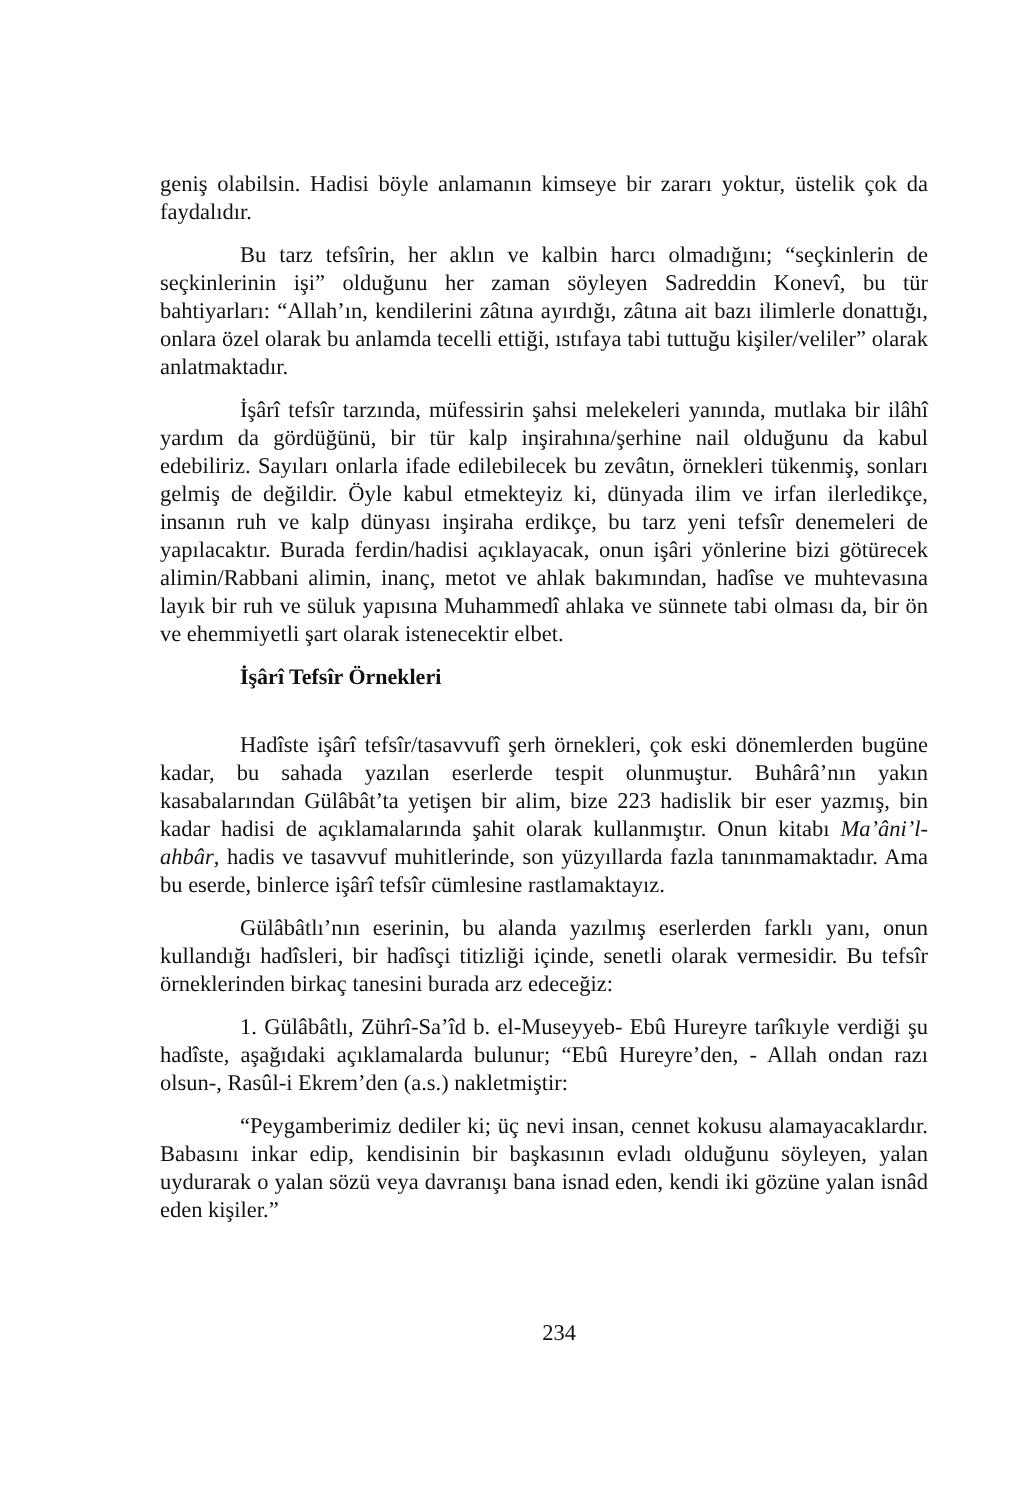geniş olabilsin. Hadisi böyle anlamanın kimseye bir zararı yoktur, üstelik çok da faydalıdır.
Bu tarz tefsîrin, her aklın ve kalbin harcı olmadığını; “seçkinlerin de seçkinlerinin işi” olduğunu her zaman söyleyen Sadreddin Konevî, bu tür bahtiyarları: “Allah’ın, kendilerini zâtına ayırdığı, zâtına ait bazı ilimlerle donattığı, onlara özel olarak bu anlamda tecelli ettiği, ıstıfaya tabi tuttuğu kişiler/veliler” olarak anlatmaktadır.
İşârî tefsîr tarzında, müfessirin şahsi melekeleri yanında, mutlaka bir ilâhî yardım da gördüğünü, bir tür kalp inşirahına/şerhine nail olduğunu da kabul edebiliriz. Sayıları onlarla ifade edilebilecek bu zevâtın, örnekleri tükenmiş, sonları gelmiş de değildir. Öyle kabul etmekteyiz ki, dünyada ilim ve irfan ilerledikçe, insanın ruh ve kalp dünyası inşiraha erdikçe, bu tarz yeni tefsîr denemeleri de yapılacaktır. Burada ferdin/hadisi açıklayacak, onun işâri yönlerine bizi götürecek alimin/Rabbani alimin, inanç, metot ve ahlak bakımından, hadîse ve muhtevasına layık bir ruh ve süluk yapısına Muhammedî ahlaka ve sünnete tabi olması da, bir ön ve ehemmiyetli şart olarak istenecektir elbet.
İşârî Tefsîr Örnekleri
Hadîste işârî tefsîr/tasavvufî şerh örnekleri, çok eski dönemlerden bugüne kadar, bu sahada yazılan eserlerde tespit olunmuştur. Buhârâ’nın yakın kasabalarından Gülâbât’ta yetişen bir alim, bize 223 hadislik bir eser yazmış, bin kadar hadisi de açıklamalarında şahit olarak kullanmıştır. Onun kitabı Ma’âni’l-ahbâr, hadis ve tasavvuf muhitlerinde, son yüzyıllarda fazla tanınmamaktadır. Ama bu eserde, binlerce işârî tefsîr cümlesine rastlamaktayız.
Gülâbâtlı’nın eserinin, bu alanda yazılmış eserlerden farklı yanı, onun kullandığı hadîsleri, bir hadîsçi titizliği içinde, senetli olarak vermesidir. Bu tefsîr örneklerinden birkaç tanesini burada arz edeceğiz:
1. Gülâbâtlı, Zührî-Sa’îd b. el-Museyyeb- Ebû Hureyre tarîkıyle verdiği şu hadîste, aşağıdaki açıklamalarda bulunur; “Ebû Hureyre’den, - Allah ondan razı olsun-, Rasûl-i Ekrem’den (a.s.) nakletmiştir:
“Peygamberimiz dediler ki; üç nevi insan, cennet kokusu alamayacaklardır. Babasını inkar edip, kendisinin bir başkasının evladı olduğunu söyleyen, yalan uydurarak o yalan sözü veya davranışı bana isnad eden, kendi iki gözüne yalan isnâd eden kişiler.”
234